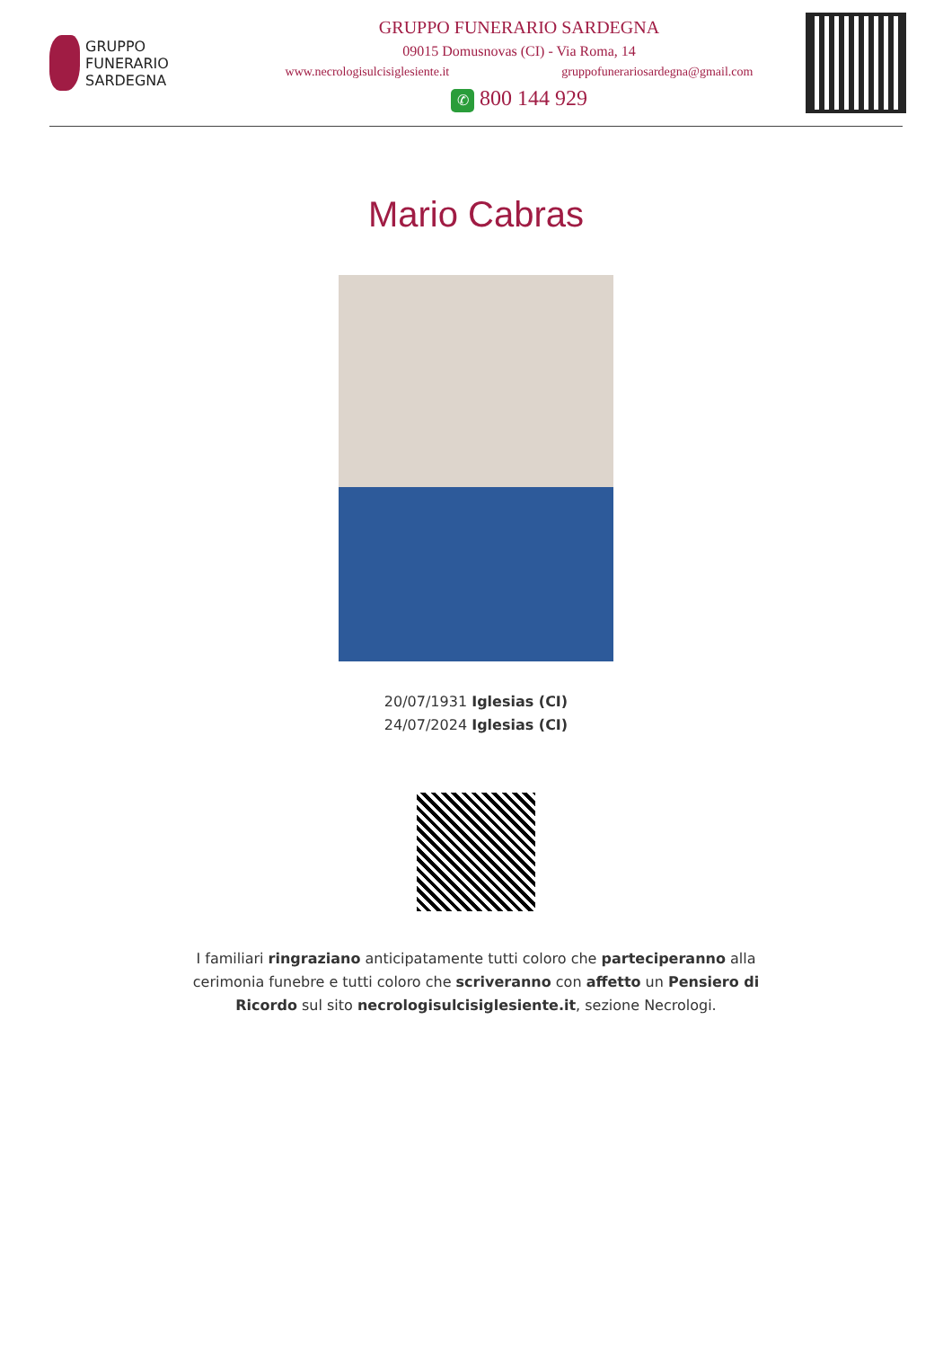GRUPPO
FUNERARIO
SARDEGNA
GRUPPO FUNERARIO SARDEGNA
09015 Domusnovas (CI) - Via Roma, 14
www.necrologisulcisiglesiente.it gruppofunerariosardegna@gmail.com
✆ 800 144 929
Mario Cabras
20/07/1931 Iglesias (CI)
24/07/2024 Iglesias (CI)
I familiari ringraziano anticipatamente tutti coloro che parteciperanno alla cerimonia funebre e tutti coloro che scriveranno con affetto un Pensiero di Ricordo sul sito necrologisulcisiglesiente.it, sezione Necrologi.